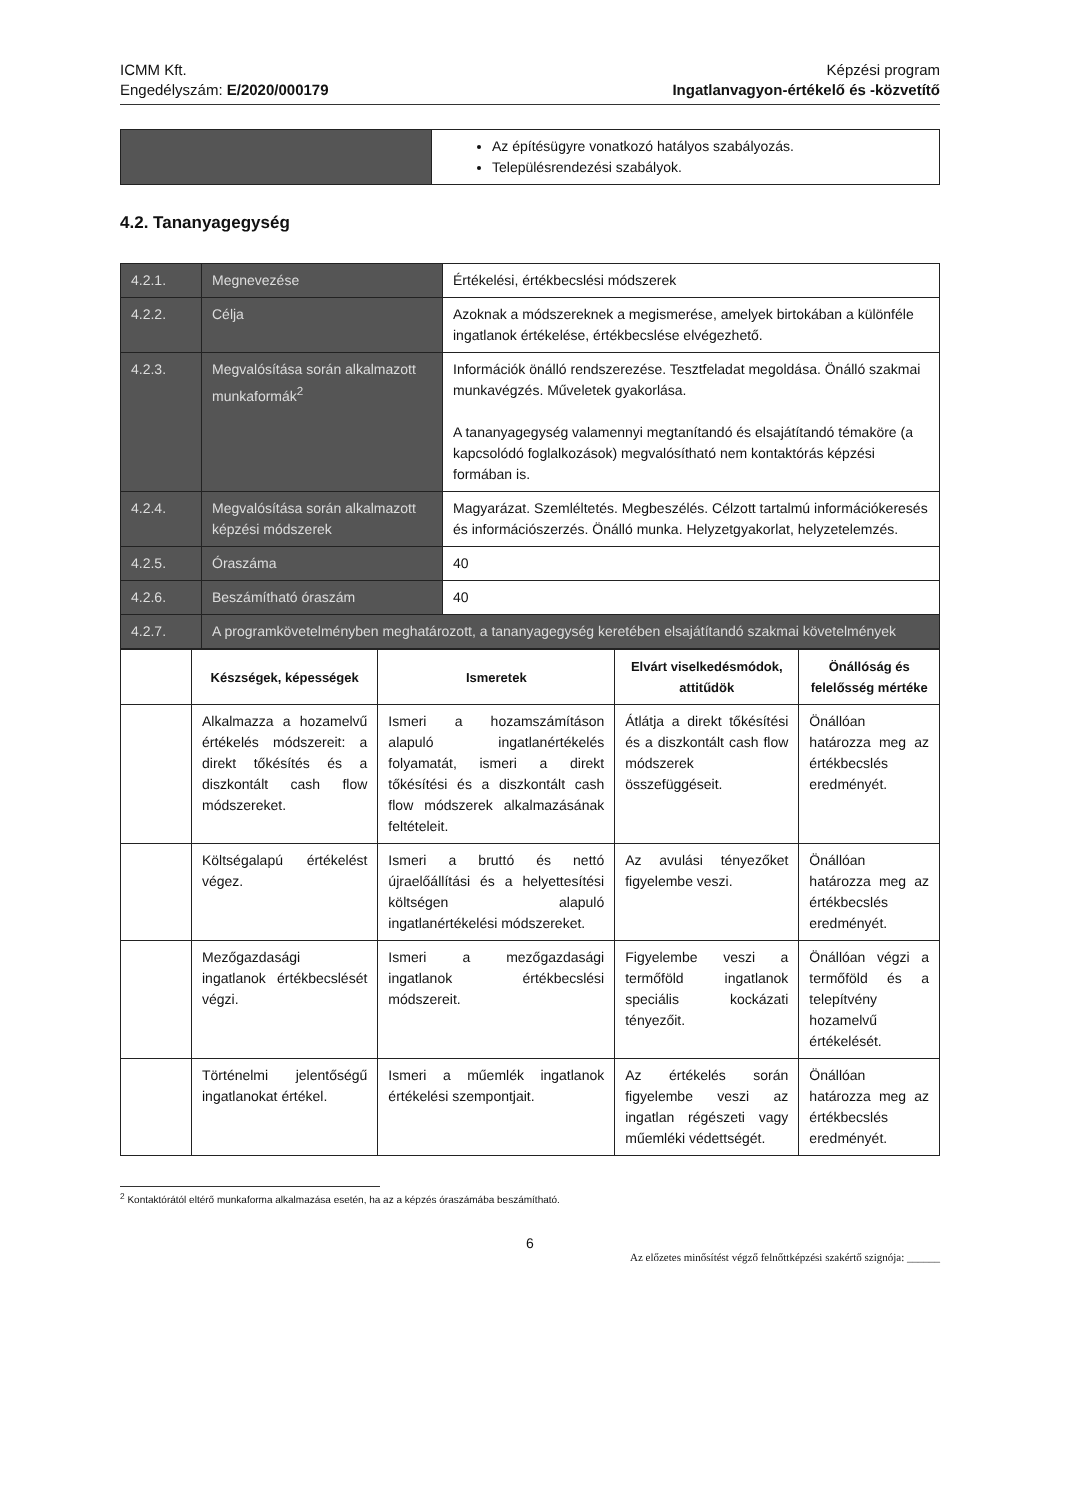ICMM Kft.
Engedélyszám: E/2020/000179
Képzési program
Ingatlanvagyon-értékelő és -közvetítő
| | Az építésügyre vonatkozó hatályos szabályozás. Településrendezési szabályok. |
4.2. Tananyagegység
| 4.2.1. | Megnevezése | Értékelési, értékbecslési módszerek |
| 4.2.2. | Célja | Azoknak a módszereknek a megismerése, amelyek birtokában a különféle ingatlanok értékelése, értékbecslése elvégezhető. |
| 4.2.3. | Megvalósítása során alkalmazott munkaformák<sup>2</sup> | Információk önálló rendszerezése. Tesztfeladat megoldása. Önálló szakmai munkavégzés. Műveletek gyakorlása. A tananyagegység valamennyi megtanítandó és elsajátítandó témaköre (a kapcsolódó foglalkozások) megvalósítható nem kontaktórás képzési formában is. |
| 4.2.4. | Megvalósítása során alkalmazott képzési módszerek | Magyarázat. Szemléltetés. Megbeszélés. Célzott tartalmú információkeresés és információszerzés. Önálló munka. Helyzetgyakorlat, helyzetelemzés. |
| 4.2.5. | Óraszáma | 40 |
| 4.2.6. | Beszámítható óraszám | 40 |
| 4.2.7. | A programkövetelményben meghatározott, a tananyagegység keretében elsajátítandó szakmai követelmények | |
| | Készségek, képességek | Ismeretek | Elvárt viselkedésmódok, attitűdök | Önállóság és felelősség mértéke |
| --- | --- | --- | --- | --- |
| | Alkalmazza a hozamelvű értékelés módszereit: a direkt tőkésítés és a diszkontált cash flow módszereket. | Ismeri a hozamszámításon alapuló ingatlanértékelés folyamatát, ismeri a direkt tőkésítési és a diszkontált cash flow módszerek alkalmazásának feltételeit. | Átlátja a direkt tőkésítési és a diszkontált cash flow módszerek összefüggéseit. | Önállóan határozza meg az értékbecslés eredményét. |
| | Költségalapú értékelést végez. | Ismeri a bruttó és nettó újraelőállítási és a helyettesítési költségen alapuló ingatlanértékelési módszereket. | Az avulási tényezőket figyelembe veszi. | Önállóan határozza meg az értékbecslés eredményét. |
| | Mezőgazdasági ingatlanok értékbecslését végzi. | Ismeri a mezőgazdasági ingatlanok értékbecslési módszereit. | Figyelembe veszi a termőföld ingatlanok speciális kockázati tényezőit. | Önállóan végzi a termőföld és a telepítvény hozamelvű értékelését. |
| | Történelmi jelentőségű ingatlanokat értékel. | Ismeri a műemlék ingatlanok értékelési szempontjait. | Az értékelés során figyelembe veszi az ingatlan régészeti vagy műemléki védettségét. | Önállóan határozza meg az értékbecslés eredményét. |
<sup>2</sup> Kontaktórától eltérő munkaforma alkalmazása esetén, ha az a képzés óraszámába beszámítható.
6
Az előzetes minősítést végző felnőttképzési szakértő szignója: ______